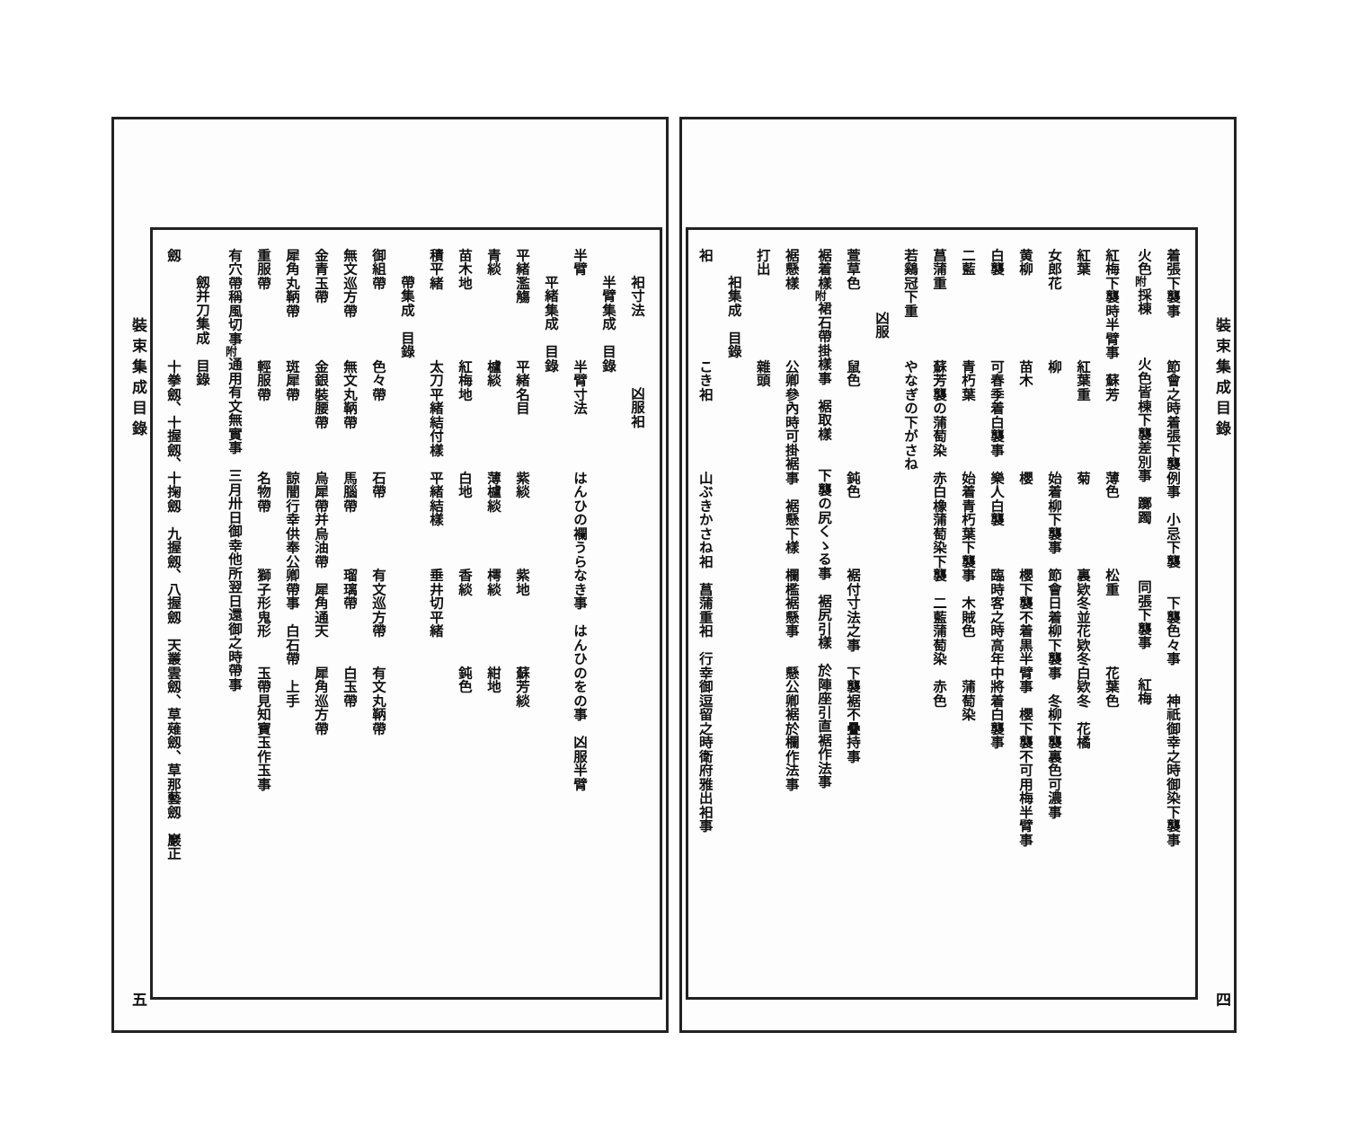裝束集成目錄 四
着張下襲事　　　節會之時着張下襲例事　小忌下襲　　下襲色々事　　神祇御幸之時御染下襲事
火色<sub>附</sub>採棟　　　火色皆棟下襲差別事　躑躅　　　　同張下襲事　　紅梅
紅梅下襲時半臂事　蘇芳　　　　　薄色　　　　　松重　　　　　花葉色
紅葉　　　　　　紅葉重　　　　　菊　　　　　　裏欵冬並花欵冬白欵冬　花橘
女郎花　　　　　柳　　　　　　　始着柳下襲事　節會日着柳下襲事　冬柳下襲裏色可濃事
黄柳　　　　　　苗木　　　　　　櫻　　　　　　櫻下襲不着黒半臂事　櫻下襲不可用梅半臂事
白襲　　　　　　可春季着白襲事　樂人白襲　　　臨時客之時高年中將着白襲事
二藍　　　　　　青朽葉　　　　　始着青朽葉下襲事　木賊色　　　蒲萄染
菖蒲重　　　　　蘇芳襲の蒲萄染　赤白橡蒲萄染下襲　二藍蒲萄染　赤色
若鷄冠下重　　　やなぎの下がさね
凶服
萱草色　　　　　鼠色　　　　　　鈍色　　　　　裾付寸法之事　下襲裾不曡持事
裾着樣<sub>附</sub>裙石帶掛樣事　裾取樣　　下襲の尻くゝる事　裾尻引樣　於陣座引直裾作法事
裾懸樣　　　　　公卿參內時可掛裾事　裾懸下樣　欄檻裾懸事　　懸公卿裾於欄作法事
打出　　　　　　雜頭
衵集成　目錄
衵　　　　　　　こき衵　　　　　山ぶきかさね衵　菖蒲重衵　行幸御逗留之時衛府雅出衵事
裝束集成目錄 五
衵寸法　　　　　凶服衵
半臂集成　目錄
半臂　　　　　　半臂寸法　　　　はんひの襴うらなき事　はんひのをの事　凶服半臂
平緒集成　目錄
平緒濫觴　　　　平緒名目　　　　紫緂　　　　　紫地　　　　　蘇芳緂
青緂　　　　　　櫨緂　　　　　　薄櫨緂　　　　樗緂　　　　　紺地
苗木地　　　　　紅梅地　　　　　白地　　　　　香緂　　　　　鈍色
積平緒　　　　　太刀平緒結付樣　平緒結樣　　　垂井切平緒
帶集成　目錄
御組帶　　　　　色々帶　　　　　石帶　　　　　有文巡方帶　　有文丸鞆帶
無文巡方帶　　　無文丸鞆帶　　　馬腦帶　　　　瑠璃帶　　　　白玉帶
金青玉帶　　　　金銀裝腰帶　　　烏犀帶并烏油帶　犀角通天　　犀角巡方帶
犀角丸鞆帶　　　斑犀帶　　　　　諒闇行幸供奉公卿帶事　白石帶　上手
重服帶　　　　　輕服帶　　　　　名物帶　　　　獅子形鬼形　　玉帶見知寶玉作玉事
有穴帶稱風切事<sub>附</sub>通用有文無實事　三月卅日御幸他所翌日還御之時帶事
劔并刀集成　目錄
劔　　　　　　　十拳劔、十握劔、十掬劔　九握劔、八握劔　天叢雲劔、草薙劔、草那藝劔　巖正